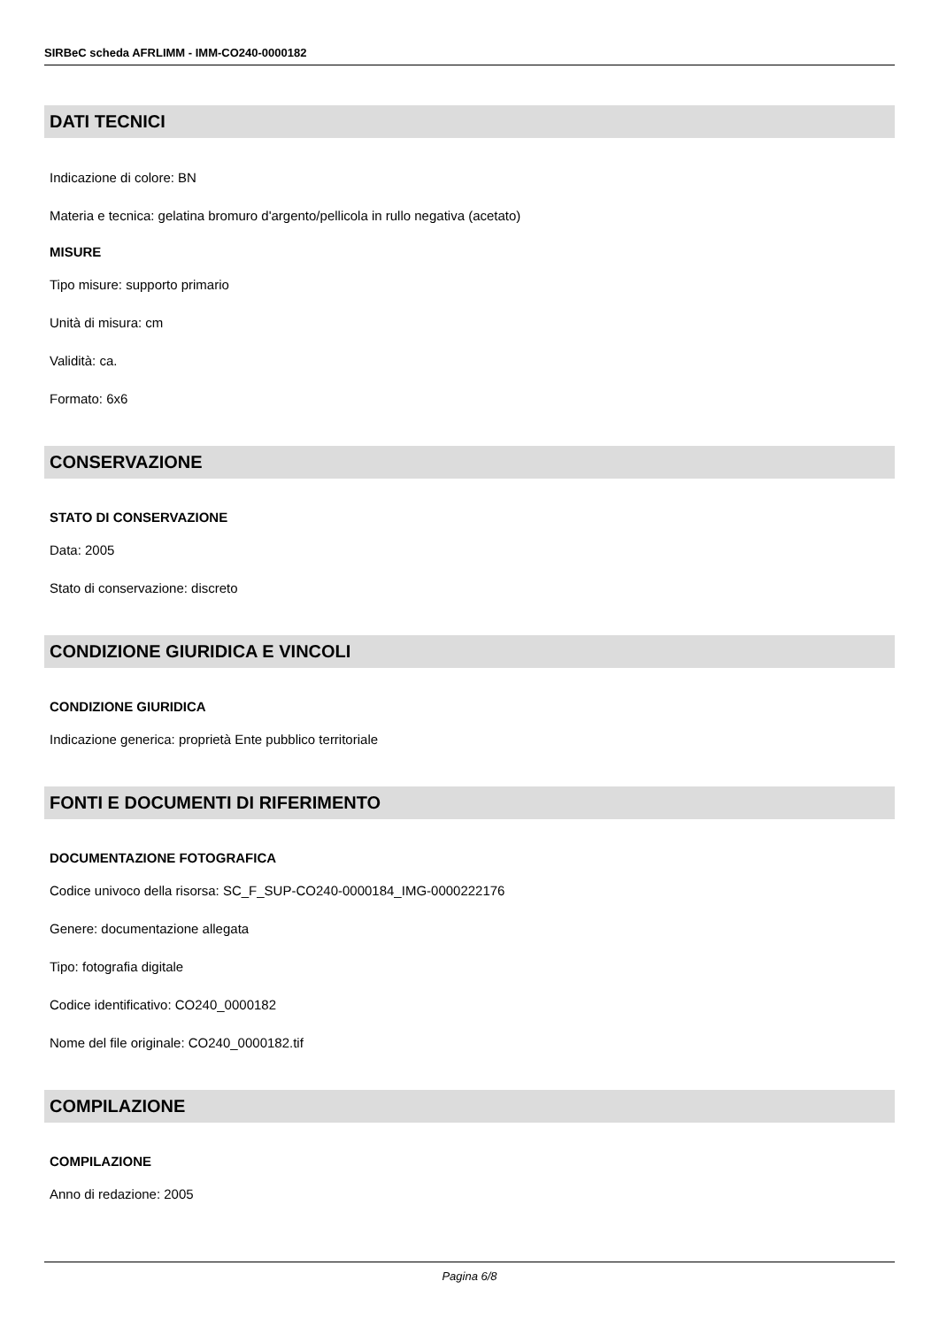SIRBeC scheda AFRLIMM - IMM-CO240-0000182
DATI TECNICI
Indicazione di colore: BN
Materia e tecnica: gelatina bromuro d'argento/pellicola in rullo negativa (acetato)
MISURE
Tipo misure: supporto primario
Unità di misura: cm
Validità: ca.
Formato: 6x6
CONSERVAZIONE
STATO DI CONSERVAZIONE
Data: 2005
Stato di conservazione: discreto
CONDIZIONE GIURIDICA E VINCOLI
CONDIZIONE GIURIDICA
Indicazione generica: proprietà Ente pubblico territoriale
FONTI E DOCUMENTI DI RIFERIMENTO
DOCUMENTAZIONE FOTOGRAFICA
Codice univoco della risorsa: SC_F_SUP-CO240-0000184_IMG-0000222176
Genere: documentazione allegata
Tipo: fotografia digitale
Codice identificativo: CO240_0000182
Nome del file originale: CO240_0000182.tif
COMPILAZIONE
COMPILAZIONE
Anno di redazione: 2005
Pagina 6/8